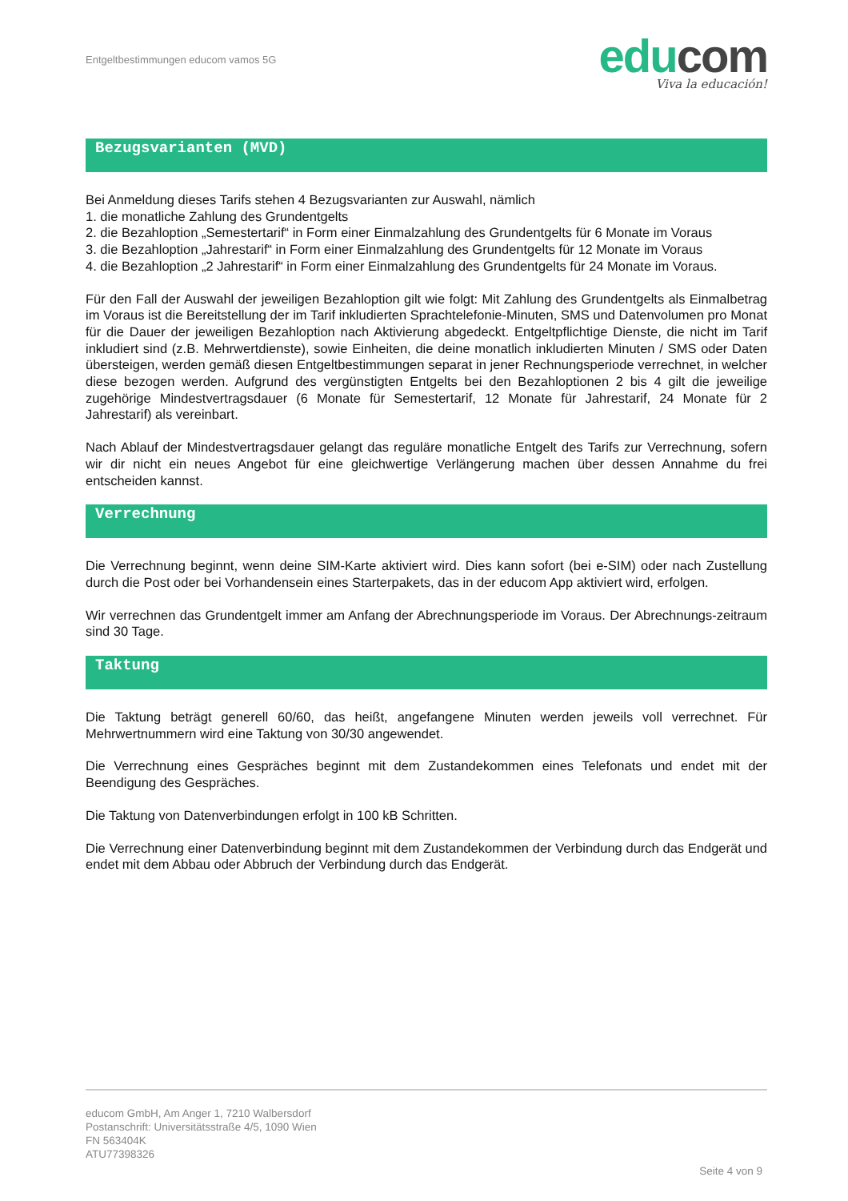Entgeltbestimmungen educom vamos 5G
edu com
Viva la educación!
Bezugsvarianten (MVD)
Bei Anmeldung dieses Tarifs stehen 4 Bezugsvarianten zur Auswahl, nämlich
1. die monatliche Zahlung des Grundentgelts
2. die Bezahloption „Semestertarif“ in Form einer Einmalzahlung des Grundentgelts für 6 Monate im Voraus
3. die Bezahloption „Jahrestarif“ in Form einer Einmalzahlung des Grundentgelts für 12 Monate im Voraus
4. die Bezahloption „2 Jahrestarif“ in Form einer Einmalzahlung des Grundentgelts für 24 Monate im Voraus.
Für den Fall der Auswahl der jeweiligen Bezahloption gilt wie folgt: Mit Zahlung des Grundentgelts als Einmalbetrag im Voraus ist die Bereitstellung der im Tarif inkludierten Sprachtelefonie-Minuten, SMS und Datenvolumen pro Monat für die Dauer der jeweiligen Bezahloption nach Aktivierung abgedeckt. Entgeltpflichtige Dienste, die nicht im Tarif inkludiert sind (z.B. Mehrwertdienste), sowie Einheiten, die deine monatlich inkludierten Minuten / SMS oder Daten übersteigen, werden gemäß diesen Entgeltbestimmungen separat in jener Rechnungsperiode verrechnet, in welcher diese bezogen werden. Aufgrund des vergünstigten Entgelts bei den Bezahloptionen 2 bis 4 gilt die jeweilige zugehörige Mindestvertragsdauer (6 Monate für Semestertarif, 12 Monate für Jahrestarif, 24 Monate für 2 Jahrestarif) als vereinbart.
Nach Ablauf der Mindestvertragsdauer gelangt das reguläre monatliche Entgelt des Tarifs zur Verrechnung, sofern wir dir nicht ein neues Angebot für eine gleichwertige Verlängerung machen über dessen Annahme du frei entscheiden kannst.
Verrechnung
Die Verrechnung beginnt, wenn deine SIM-Karte aktiviert wird. Dies kann sofort (bei e-SIM) oder nach Zustellung durch die Post oder bei Vorhandensein eines Starterpakets, das in der educom App aktiviert wird, erfolgen.
Wir verrechnen das Grundentgelt immer am Anfang der Abrechnungsperiode im Voraus. Der Abrechnungs-zeitraum sind 30 Tage.
Taktung
Die Taktung beträgt generell 60/60, das heißt, angefangene Minuten werden jeweils voll verrechnet. Für Mehrwertnummern wird eine Taktung von 30/30 angewendet.
Die Verrechnung eines Gespräches beginnt mit dem Zustandekommen eines Telefonats und endet mit der Beendigung des Gespräches.
Die Taktung von Datenverbindungen erfolgt in 100 kB Schritten.
Die Verrechnung einer Datenverbindung beginnt mit dem Zustandekommen der Verbindung durch das Endgerät und endet mit dem Abbau oder Abbruch der Verbindung durch das Endgerät.
educom GmbH, Am Anger 1, 7210 Walbersdorf
Postanschrift: Universitätsstraße 4/5, 1090 Wien
FN 563404K
ATU77398326
Seite 4 von 9